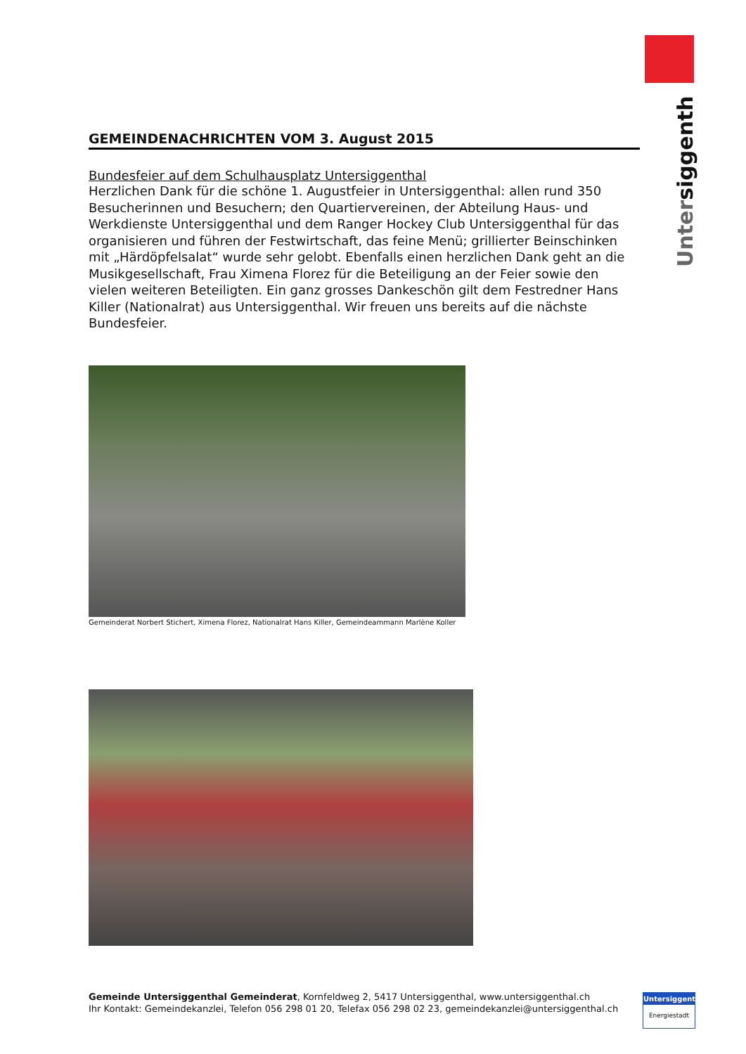Untersiggenthal
GEMEINDENACHRICHTEN VOM 3. August 2015
Bundesfeier auf dem Schulhausplatz Untersiggenthal
Herzlichen Dank für die schöne 1. Augustfeier in Untersiggenthal: allen rund 350 Besuche­rinnen und Besuchern; den Quartiervereinen, der Abteilung Haus- und Werkdienste Un­tersiggenthal und dem Ranger Hockey Club Untersiggenthal für das organisieren und führen der Festwirtschaft, das feine Menü; grillierter Beinschinken mit „Härdöpfelsalat“ wurde sehr gelobt. Ebenfalls einen herzlichen Dank geht an die Musikgesellschaft, Frau Ximena Florez für die Beteiligung an der Feier sowie den vielen weiteren Beteiligten. Ein ganz grosses Dankeschön gilt dem Festredner Hans Killer (Nationalrat) aus Untersiggent­hal. Wir freuen uns bereits auf die nächste Bundesfeier.
Gemeinderat Norbert Stichert, Ximena Florez, Nationalrat Hans Killer, Gemeindeammann Marlène Koller
Gemeinde Untersiggenthal Gemeinderat, Kornfeldweg 2, 5417 Untersiggenthal, www.untersiggenthal.ch
Ihr Kontakt: Gemeindekanzlei, Telefon 056 298 01 20, Telefax 056 298 02 23, gemeindekanzlei@untersiggenthal.ch
Untersiggenthal
Energiestadt